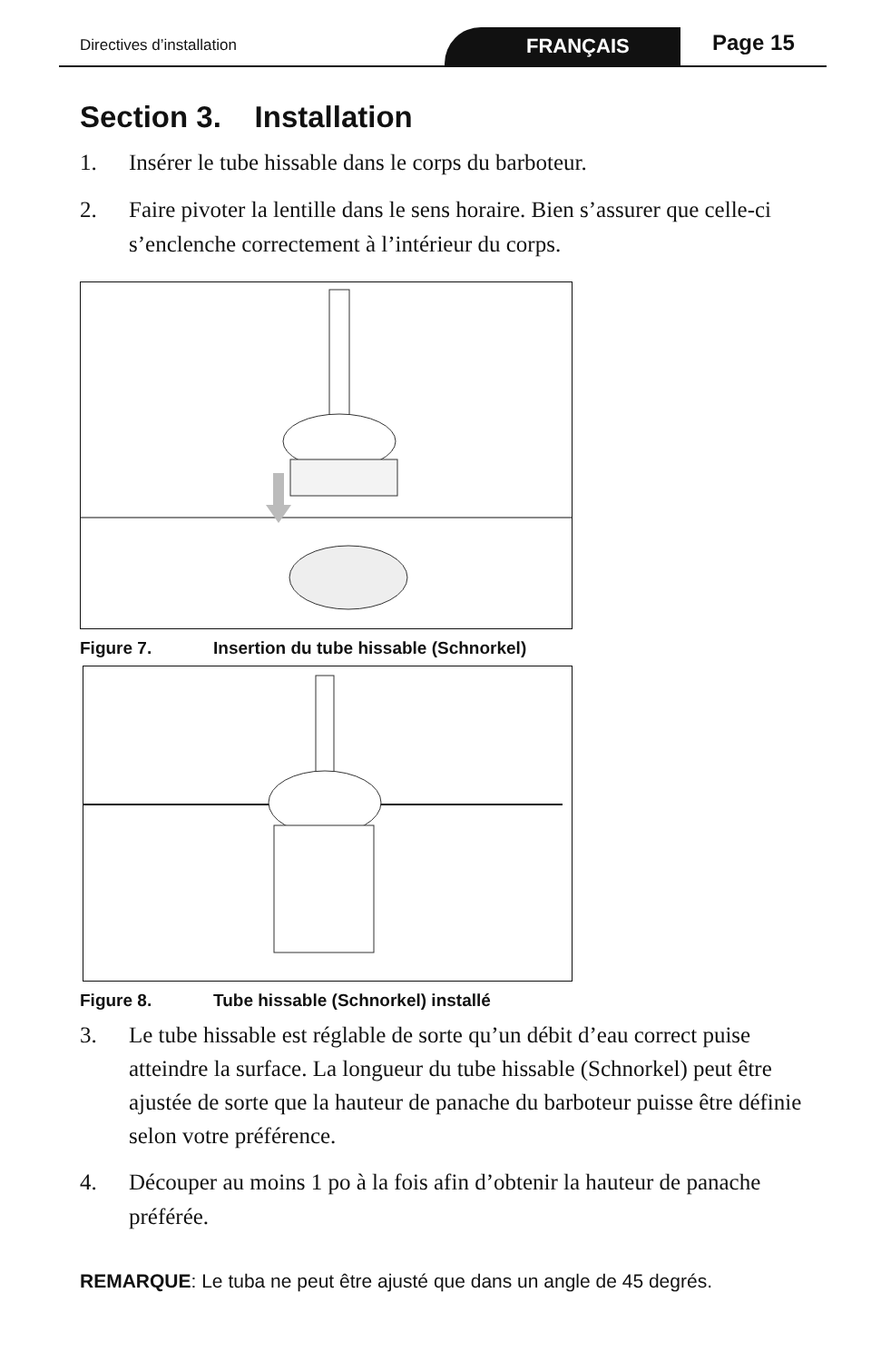Directives d’installation FRANÇAIS Page 15
Section 3. Installation
1. Insérer le tube hissable dans le corps du barboteur.
2. Faire pivoter la lentille dans le sens horaire. Bien s’assurer que celle-ci s’enclenche correctement à l’intérieur du corps.
Figure 7. Insertion du tube hissable (Schnorkel)
Figure 8. Tube hissable (Schnorkel) installé
3.
Le tube hissable est réglable de sorte qu’un débit d’eau correct puise atteindre la surface. La longueur du tube hissable (Schnorkel) peut être ajustée de sorte que la hauteur de panache du barboteur puisse être définie selon votre préférence.
4. Découper au moins 1 po à la fois afin d’obtenir la hauteur de panache préférée.
REMARQUE: Le tuba ne peut être ajusté que dans un angle de 45 degrés.